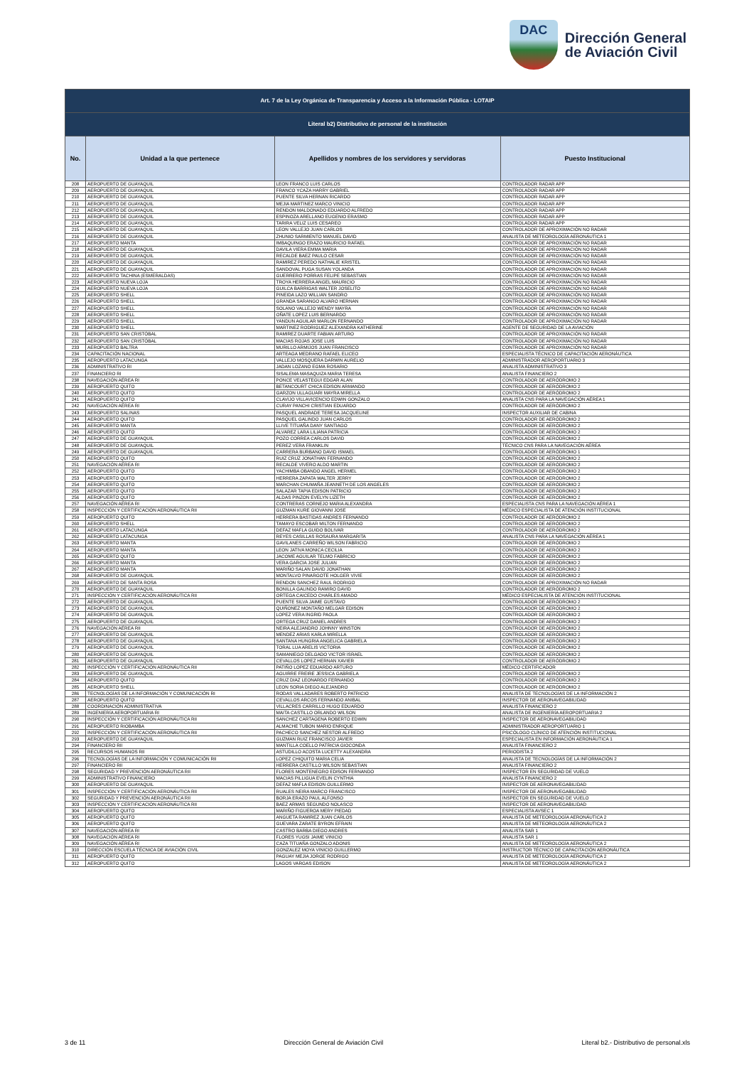DAC
Dirección General
de Aviación Civil
| Art. 7 de la Ley Orgánica de Transparencia y Acceso a la Información Pública - LOTAIP | | | |
| Literal b2) Distributivo de personal de la institución | | | |
| No. | Unidad a la que pertenece | Apellidos y nombres de los servidores y servidoras | Puesto Institucional |
| 208 | AEROPUERTO DE GUAYAQUIL | LEON FRANCO LUIS CARLOS | CONTROLADOR RADAR APP |
| 209 | AEROPUERTO DE GUAYAQUIL | FRANCO YCAZA HARRY GABRIEL | CONTROLADOR RADAR APP |
| 210 | AEROPUERTO DE GUAYAQUIL | PUENTE SILVA HERNAN RICARDO | CONTROLADOR RADAR APP |
| 211 | AEROPUERTO DE GUAYAQUIL | MEJIA MARTINEZ MARCO VINICIO | CONTROLADOR RADAR APP |
| 212 | AEROPUERTO DE GUAYAQUIL | RENDON MALDONADO EDUARDO ALFREDO | CONTROLADOR RADAR APP |
| 213 | AEROPUERTO DE GUAYAQUIL | ESPINOZA ARELLANO EUGENIO ERASMO | CONTROLADOR RADAR APP |
| 214 | AEROPUERTO DE GUAYAQUIL | TARIRA VELIZ LUIS CESAREO | CONTROLADOR RADAR APP |
| 215 | AEROPUERTO DE GUAYAQUIL | LEON VALLEJO JUAN CARLOS | CONTROLADOR DE APROXIMACIÓN NO RADAR |
| 216 | AEROPUERTO DE GUAYAQUIL | ZHUNIO SARMIENTO MANUEL DAVID | ANALISTA DE METEOROLOGÍA AERONÁUTICA 1 |
| 217 | AEROPUERTO MANTA | IMBAQUINGO ERAZO MAURICIO RAFAEL | CONTROLADOR DE APROXIMACIÓN NO RADAR |
| 218 | AEROPUERTO DE GUAYAQUIL | DAVILA VIERA EMMA MARIA | CONTROLADOR DE APROXIMACIÓN NO RADAR |
| 219 | AEROPUERTO DE GUAYAQUIL | RECALDE BAEZ PAULO CESAR | CONTROLADOR DE APROXIMACIÓN NO RADAR |
| 220 | AEROPUERTO DE GUAYAQUIL | RAMIREZ PEREDO NATHALIE KRISTEL | CONTROLADOR DE APROXIMACIÓN NO RADAR |
| 221 | AEROPUERTO DE GUAYAQUIL | SANDOVAL PUGA SUSAN YOLANDA | CONTROLADOR DE APROXIMACIÓN NO RADAR |
| 222 | AEROPUERTO TACHINA (ESMERALDAS) | GUERRERO PORRAS FELIPE SEBASTIAN | CONTROLADOR DE APROXIMACIÓN NO RADAR |
| 223 | AEROPUERTO NUEVA LOJA | TROYA HERRERA ANGEL MAURICIO | CONTROLADOR DE APROXIMACIÓN NO RADAR |
| 224 | AEROPUERTO NUEVA LOJA | GUILCA BARRIGAS WALTER JOSELITO | CONTROLADOR DE APROXIMACIÓN NO RADAR |
| 225 | AEROPUERTO SHELL | PINEIDA LAZO WILLIAN SANDRO | CONTROLADOR DE APROXIMACIÓN NO RADAR |
| 226 | AEROPUERTO SHELL | GRANDA SARANGO ALVARO HERNAN | CONTROLADOR DE APROXIMACIÓN NO RADAR |
| 227 | AEROPUERTO SHELL | SOLANO VALLEJO WENDY MAYRA | CONTROLADOR DE APROXIMACIÓN NO RADAR |
| 228 | AEROPUERTO SHELL | OÑATE LOPEZ LUIS BERNARDO | CONTROLADOR DE APROXIMACIÓN NO RADAR |
| 229 | AEROPUERTO SHELL | YANDUN AGUILAR MARLON FERNANDO | CONTROLADOR DE APROXIMACIÓN NO RADAR |
| 230 | AEROPUERTO SHELL | MARTINEZ RODRIGUEZ ALEXANDRA KATHERINE | AGENTE DE SEGURIDAD DE LA AVIACIÓN |
| 231 | AEROPUERTO SAN CRISTÓBAL | RAMIREZ DUARTE FABIAN ARTURO | CONTROLADOR DE APROXIMACIÓN NO RADAR |
| 232 | AEROPUERTO SAN CRISTÓBAL | MACIAS ROJAS JOSE LUIS | CONTROLADOR DE APROXIMACIÓN NO RADAR |
| 233 | AEROPUERTO BALTRA | MURILLO ARMIJOS JUAN FRANCISCO | CONTROLADOR DE APROXIMACIÓN NO RADAR |
| 234 | CAPACITACIÓN NACIONAL | ARTEAGA MEDRANO RAFAEL ELICEO | ESPECIALISTA TÉCNICO DE CAPACITACIÓN AERONÁUTICA |
| 235 | AEROPUERTO LATACUNGA | VALLEJO MOSQUERA DARWIN AURELIO | ADMINISTRADOR AEROPORTUARIO 3 |
| 236 | ADMINISTRATIVO RI | JADAN LOZANO EGMA ROSARIO | ANALISTA ADMINISTRATIVO 3 |
| 237 | FINANCIERO RI | SISALEMA MASAQUIZA MARIA TERESA | ANALISTA FINANCIERO 2 |
| 238 | NAVEGACIÓN AÉREA RI | PONCE VELASTEGUI EDGAR ALAN | CONTROLADOR DE AERÓDROMO 2 |
| 239 | AEROPUERTO QUITO | BETANCOURT CHICA EDISON ARMANDO | CONTROLADOR DE AERÓDROMO 2 |
| 240 | AEROPUERTO QUITO | GARZON ULLAGUARI MAYRA MIRELLA | CONTROLADOR DE AERÓDROMO 2 |
| 241 | AEROPUERTO QUITO | CLAVIJO VILLAVICENCIO EDWIN GONZALO | ANALISTA CNS PARA LA NAVEGACIÓN AÉREA 1 |
| 242 | NAVEGACIÓN AÉREA RI | CURAY PANCHI CRISTIAN EDUARDO | CONTROLADOR DE AERÓDROMO 2 |
| 243 | AEROPUERTO SALINAS | PASQUEL ANDRADE TERESA JACQUELINE | INSPECTOR AUXILIAR DE CABINA |
| 244 | AEROPUERTO QUITO | PASQUEL GALINDO JUAN CARLOS | CONTROLADOR DE AERÓDROMO 2 |
| 245 | AEROPUERTO MANTA | LLIVE TITUAÑA DANY SANTIAGO | CONTROLADOR DE AERÓDROMO 2 |
| 246 | AEROPUERTO QUITO | ALVAREZ LARA LILIANA PATRICIA | CONTROLADOR DE AERÓDROMO 2 |
| 247 | AEROPUERTO DE GUAYAQUIL | POZO CORREA CARLOS DAVID | CONTROLADOR DE AERÓDROMO 2 |
| 248 | AEROPUERTO DE GUAYAQUIL | PEREZ VERA FRANKLIN | TÉCNICO CNS PARA LA NAVEGACIÓN AÉREA |
| 249 | AEROPUERTO DE GUAYAQUIL | CARRERA BURBANO DAVID ISMAEL | CONTROLADOR DE AERÓDROMO 1 |
| 250 | AEROPUERTO QUITO | RUIZ CRUZ JONATHAN FERNANDO | CONTROLADOR DE AERÓDROMO 2 |
| 251 | NAVEGACIÓN AÉREA RI | RECALDE VIVERO ALDO MARTIN | CONTROLADOR DE AERÓDROMO 2 |
| 252 | AEROPUERTO QUITO | YACHIMBA OBANDO ANGEL HERMEL | CONTROLADOR DE AERÓDROMO 2 |
| 253 | AEROPUERTO QUITO | HERRERA ZAPATA WALTER JERRY | CONTROLADOR DE AERÓDROMO 2 |
| 254 | AEROPUERTO QUITO | MARCHAN CHUMAÑA JEANNETH DE LOS ANGELES | CONTROLADOR DE AERÓDROMO 2 |
| 255 | AEROPUERTO QUITO | SALAZAR TAPIA EDISON PATRICIO | CONTROLADOR DE AERÓDROMO 2 |
| 256 | AEROPUERTO QUITO | ALDAS PINZON EVELYN LIZETH | CONTROLADOR DE AERÓDROMO 2 |
| 257 | NAVEGACIÓN AÉREA RI | CONTRERAS CORNEJO MARIA ALEXANDRA | ESPECIALISTA CNS PARA LA NAVEGACIÓN AÉREA 1 |
| 258 | INSPECCIÓN Y CERTIFICACIÓN AERONÁUTICA RII | GUZMAN KURE GIOVANNI JOSE | MÉDICO ESPECIALISTA DE ATENCIÓN INSTITUCIONAL |
| 259 | AEROPUERTO QUITO | HERRERA BASTIDAS ANDRES FERNANDO | CONTROLADOR DE AERÓDROMO 2 |
| 260 | AEROPUERTO SHELL | TAMAYO ESCOBAR MILTON FERNANDO | CONTROLADOR DE AERÓDROMO 2 |
| 261 | AEROPUERTO LATACUNGA | DEFAZ MAFLA GUIDO BOLIVAR | CONTROLADOR DE AERÓDROMO 2 |
| 262 | AEROPUERTO LATACUNGA | REYES CASILLAS ROSAURA MARGARITA | ANALISTA CNS PARA LA NAVEGACIÓN AÉREA 1 |
| 263 | AEROPUERTO MANTA | GAVILANES CARREÑO WILSON FABRICIO | CONTROLADOR DE AERÓDROMO 2 |
| 264 | AEROPUERTO MANTA | LEON JATIVA MONICA CECILIA | CONTROLADOR DE AERÓDROMO 2 |
| 265 | AEROPUERTO QUITO | JACOME AGUILAR TELMO FABRICIO | CONTROLADOR DE AERÓDROMO 2 |
| 266 | AEROPUERTO MANTA | VERA GARCIA JOSE JULIAN | CONTROLADOR DE AERÓDROMO 2 |
| 267 | AEROPUERTO MANTA | MARIÑO SALAN DAVID JONATHAN | CONTROLADOR DE AERÓDROMO 2 |
| 268 | AEROPUERTO DE GUAYAQUIL | MONTALVO PINARGOTE HOLGER VIVIE | CONTROLADOR DE AERÓDROMO 2 |
| 269 | AEROPUERTO DE SANTA ROSA | RENDON SANCHEZ RAUL RODRIGO | CONTROLADOR DE APROXIMACIÓN NO RADAR |
| 270 | AEROPUERTO DE GUAYAQUIL | BONILLA GALINDO RAMIRO DAVID | CONTROLADOR DE AERÓDROMO 2 |
| 271 | INSPECCIÓN Y CERTIFICACIÓN AERONÁUTICA RII | ORTEGA CAICEDO CHARLES AMADO | MÉDICO ESPECIALISTA DE ATENCIÓN INSTITUCIONAL |
| 272 | AEROPUERTO DE GUAYAQUIL | PUENTE SILVA JAIME GUSTAVO | CONTROLADOR DE AERÓDROMO 2 |
| 273 | AEROPUERTO DE GUAYAQUIL | QUIÑONEZ MONTAÑO MELGAR EDISON | CONTROLADOR DE AERÓDROMO 2 |
| 274 | AEROPUERTO DE GUAYAQUIL | LOPEZ VERA INGRID PAOLA | CONTROLADOR DE AERÓDROMO 2 |
| 275 | AEROPUERTO DE GUAYAQUIL | ORTEGA CRUZ DANIEL ANDRES | CONTROLADOR DE AERÓDROMO 2 |
| 276 | NAVEGACIÓN AÉREA RII | NEIRA ALEJANDRO JOHNNY WINSTON | CONTROLADOR DE AERÓDROMO 2 |
| 277 | AEROPUERTO DE GUAYAQUIL | MENDEZ ARIAS KARLA MIRELLA | CONTROLADOR DE AERÓDROMO 2 |
| 278 | AEROPUERTO DE GUAYAQUIL | SANTANA HUNGRIA ANGELICA GABRIELA | CONTROLADOR DE AERÓDROMO 2 |
| 279 | AEROPUERTO DE GUAYAQUIL | TORAL LUA ARELIS VICTORIA | CONTROLADOR DE AERÓDROMO 2 |
| 280 | AEROPUERTO DE GUAYAQUIL | SAMANIEGO DELGADO VICTOR ISRAEL | CONTROLADOR DE AERÓDROMO 2 |
| 281 | AEROPUERTO DE GUAYAQUIL | CEVALLOS LOPEZ HERNAN XAVIER | CONTROLADOR DE AERÓDROMO 2 |
| 282 | INSPECCIÓN Y CERTIFICACIÓN AERONÁUTICA RII | PATIÑO LOPEZ EDUARDO ARTURO | MÉDICO CERTIFICADOR |
| 283 | AEROPUERTO DE GUAYAQUIL | AGUIRRE FREIRE JESSICA GABRIELA | CONTROLADOR DE AERÓDROMO 2 |
| 284 | AEROPUERTO QUITO | CRUZ DIAZ LEONARDO FERNANDO | CONTROLADOR DE AERÓDROMO 2 |
| 285 | AEROPUERTO SHELL | LEON SORIA DIEGO ALEJANDRO | CONTROLADOR DE AERÓDROMO 2 |
| 286 | TECNOLOGÍAS DE LA INFORMACIÓN Y COMUNICACIÓN RI | RODAS VALLADARES ROBERTO PATRICIO | ANALISTA DE TECNOLOGÍAS DE LA INFORMACIÓN 2 |
| 287 | AEROPUERTO QUITO | CEVALLOS ARCOS FERNANDO ANIBAL | INSPECTOR DE AERONAVEGABILIDAD |
| 288 | COORDINACIÓN ADMINISTRATIVA | VILLACRES CARRILLO HUGO EDUARDO | ANALISTA FINANCIERO 2 |
| 289 | INGENIERÍA AEROPORTUARIA RI | MAITA CASTILLO ORLANDO WILSON | ANALISTA DE INGENIERÍA AEROPORTUARIA 2 |
| 290 | INSPECCIÓN Y CERTIFICACIÓN AERONÁUTICA RII | SANCHEZ CARTAGENA ROBERTO EDWIN | INSPECTOR DE AERONAVEGABILIDAD |
| 291 | AEROPUERTO RIOBAMBA | ALMACHE TUBON MARIO ENRIQUE | ADMINISTRADOR AEROPORTUARIO 1 |
| 292 | INSPECCIÓN Y CERTIFICACIÓN AERONÁUTICA RII | PACHECO SANCHEZ NESTOR ALFREDO | PSICÓLOGO CLÍNICO DE ATENCIÓN INSTITUCIONAL |
| 293 | AEROPUERTO DE GUAYAQUIL | GUZMAN RUIZ FRANCISCO JAVIER | ESPECIALISTA EN INFORMACIÓN AERONÁUTICA 1 |
| 294 | FINANCIERO RII | MANTILLA COELLO PATRICIA GIOCONDA | ANALISTA FINANCIERO 2 |
| 295 | RECURSOS HUMANOS RII | ASTUDILLO ACOSTA LUCETTY ALEXANDRA | PERIODISTA 2 |
| 296 | TECNOLOGÍAS DE LA INFORMACIÓN Y COMUNICACIÓN RII | LOPEZ CHIQUITO MARIA CELIA | ANALISTA DE TECNOLOGÍAS DE LA INFORMACIÓN 2 |
| 297 | FINANCIERO RII | HERRERA CASTILLO WILSON SEBASTIAN | ANALISTA FINANCIERO 2 |
| 298 | SEGURIDAD Y PREVENCIÓN AERONÁUTICA RII | FLORES MONTENEGRO EDISON FERNANDO | INSPECTOR EN SEGURIDAD DE VUELO |
| 299 | ADMINISTRATIVO FINANCIERO | MACIAS PILLIGUA EVELIN CYNTHIA | ANALISTA FINANCIERO 2 |
| 300 | AEROPUERTO DE GUAYAQUIL | DEFAZ MAFLA EDISON GUILLERMO | INSPECTOR DE AERONAVEGABILIDAD |
| 301 | INSPECCIÓN Y CERTIFICACIÓN AERONÁUTICA RII | RUALES NEIRA MARCO FRANCISCO | INSPECTOR DE AERONAVEGABILIDAD |
| 302 | SEGURIDAD Y PREVENCIÓN AERONÁUTICA RII | BORJA ERAZO PAUL ALFONSO | INSPECTOR EN SEGURIDAD DE VUELO |
| 303 | INSPECCIÓN Y CERTIFICACIÓN AERONÁUTICA RII | BAEZ ARMAS SEGUNDO NOLASCO | INSPECTOR DE AERONAVEGABILIDAD |
| 304 | AEROPUERTO QUITO | MARIÑO FIGUEROA MERY PIEDAD | ESPECIALISTA AVSEC 1 |
| 305 | AEROPUERTO QUITO | ANGUETA RAMIREZ JUAN CARLOS | ANALISTA DE METEOROLOGÍA AERONÁUTICA 2 |
| 306 | AEROPUERTO QUITO | GUEVARA ZARATE BYRON EFRAIN | ANALISTA DE METEOROLOGÍA AERONÁUTICA 2 |
| 307 | NAVEGACIÓN AÉREA RI | CASTRO BARBA DIEGO ANDRES | ANALISTA SAR 1 |
| 308 | NAVEGACIÓN AÉREA RI | FLORES YUGSI JAIME VINICIO | ANALISTA SAR 1 |
| 309 | NAVEGACIÓN AÉREA RI | CAZA TITUAÑA GONZALO ADONIS | ANALISTA DE METEOROLOGÍA AERONÁUTICA 2 |
| 310 | DIRECCIÓN ESCUELA TÉCNICA DE AVIACIÓN CIVIL | GONZALEZ MOYA VINICIO GUILLERMO | INSTRUCTOR TÉCNICO DE CAPACITACIÓN AERONÁUTICA |
| 311 | AEROPUERTO QUITO | PAGUAY MEJIA JORGE RODRIGO | ANALISTA DE METEOROLOGÍA AERONÁUTICA 2 |
| 312 | AEROPUERTO QUITO | LAGOS VARGAS EDISON | ANALISTA DE METEOROLOGÍA AERONÁUTICA 2 |
3 de 11 Dirección General de Aviación Civil Literal b2.- Distributivo de personal.xls